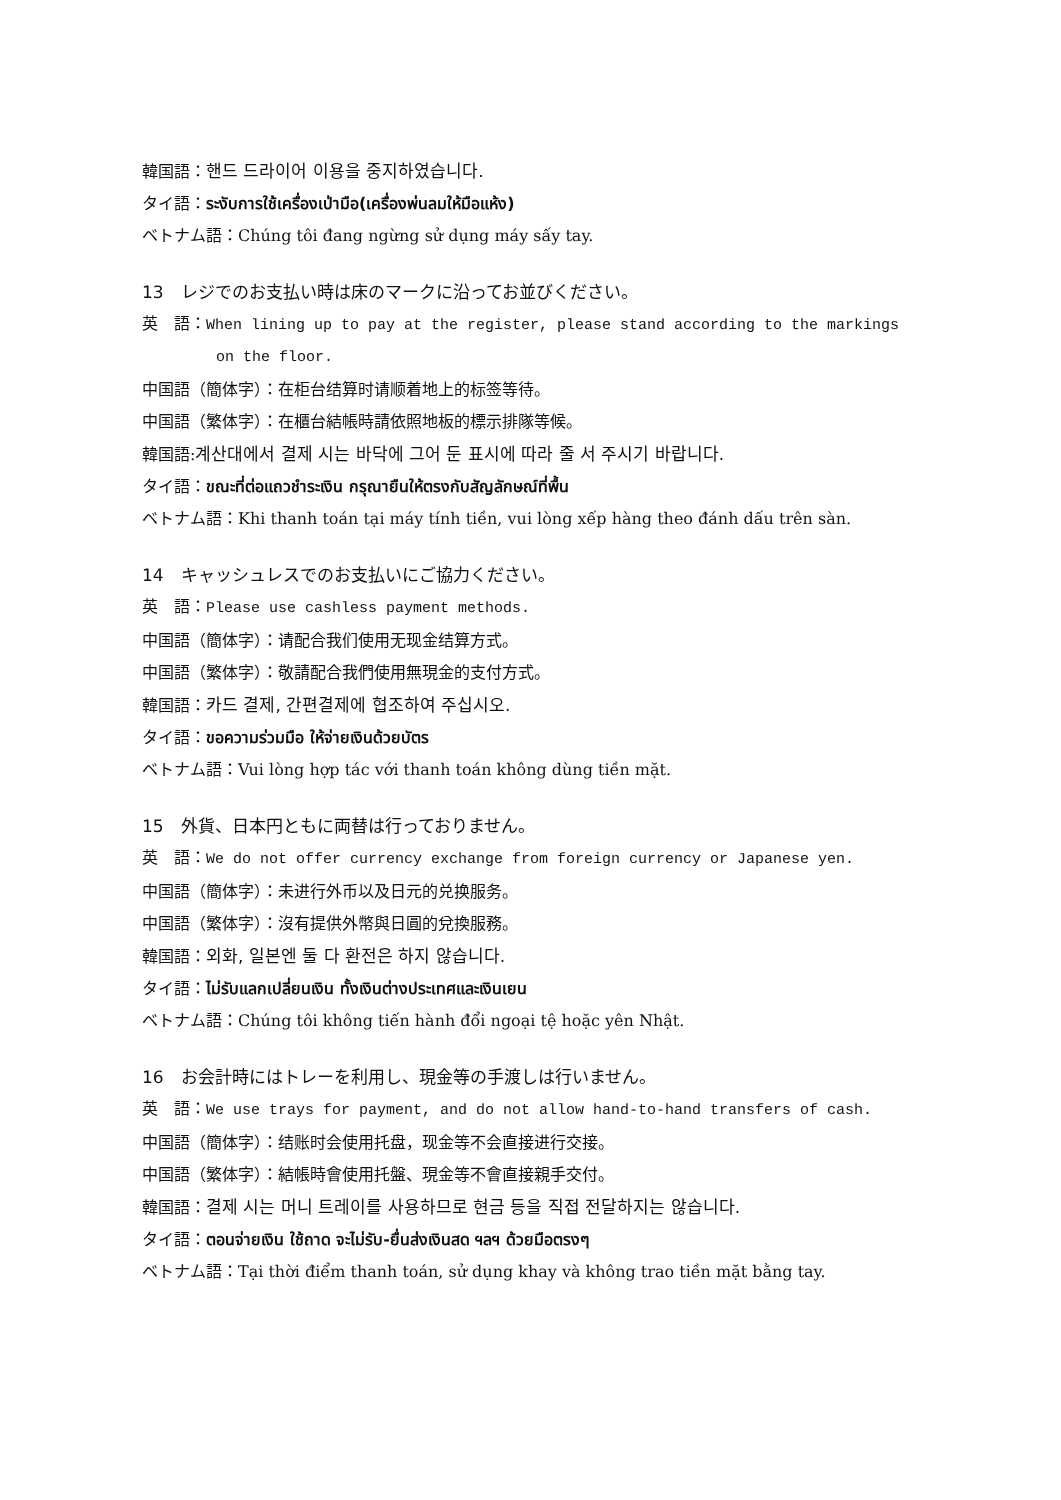韓国語：핸드 드라이어 이용을 중지하였습니다.
タイ語：ระงับการใช้เครื่องเป่ามือ(เครื่องพ่นลมให้มือแห้ง)
ベトナム語：Chúng tôi đang ngừng sử dụng máy sấy tay.
13　レジでのお支払い時は床のマークに沿ってお並びください。
英　語：When lining up to pay at the register, please stand according to the markings
on the floor.
中国語（簡体字）：在柜台结算时请顺着地上的标签等待。
中国語（繁体字）：在櫃台結帳時請依照地板的標示排隊等候。
韓国語:계산대에서 결제 시는 바닥에 그어 둔 표시에 따라 줄 서 주시기 바랍니다.
タイ語：ขณะที่ต่อแถวชำระเงิน กรุณายืนให้ตรงกับสัญลักษณ์ที่พื้น
ベトナム語：Khi thanh toán tại máy tính tiền, vui lòng xếp hàng theo đánh dấu trên sàn.
14　キャッシュレスでのお支払いにご協力ください。
英　語：Please use cashless payment methods.
中国語（簡体字）：请配合我们使用无现金结算方式。
中国語（繁体字）：敬請配合我們使用無現金的支付方式。
韓国語：카드 결제, 간편결제에 협조하여 주십시오.
タイ語：ขอความร่วมมือ ให้จ่ายเงินด้วยบัตร
ベトナム語：Vui lòng hợp tác với thanh toán không dùng tiền mặt.
15　外貨、日本円ともに両替は行っておりません。
英　語：We do not offer currency exchange from foreign currency or Japanese yen.
中国語（簡体字）：未进行外币以及日元的兑换服务。
中国語（繁体字）：沒有提供外幣與日圓的兌換服務。
韓国語：외화, 일본엔 둘 다 환전은 하지 않습니다.
タイ語：ไม่รับแลกเปลี่ยนเงิน ทั้งเงินต่างประเทศและเงินเยน
ベトナム語：Chúng tôi không tiến hành đổi ngoại tệ hoặc yên Nhật.
16　お会計時にはトレーを利用し、現金等の手渡しは行いません。
英　語：We use trays for payment, and do not allow hand-to-hand transfers of cash.
中国語（簡体字）：结账时会使用托盘，现金等不会直接进行交接。
中国語（繁体字）：結帳時會使用托盤、現金等不會直接親手交付。
韓国語：결제 시는 머니 트레이를 사용하므로 현금 등을 직접 전달하지는 않습니다.
タイ語：ตอนจ่ายเงิน ใช้ถาด จะไม่รับ-ยื่นส่งเงินสด ฯลฯ ด้วยมือตรงๆ
ベトナム語：Tại thời điểm thanh toán, sử dụng khay và không trao tiền mặt bằng tay.